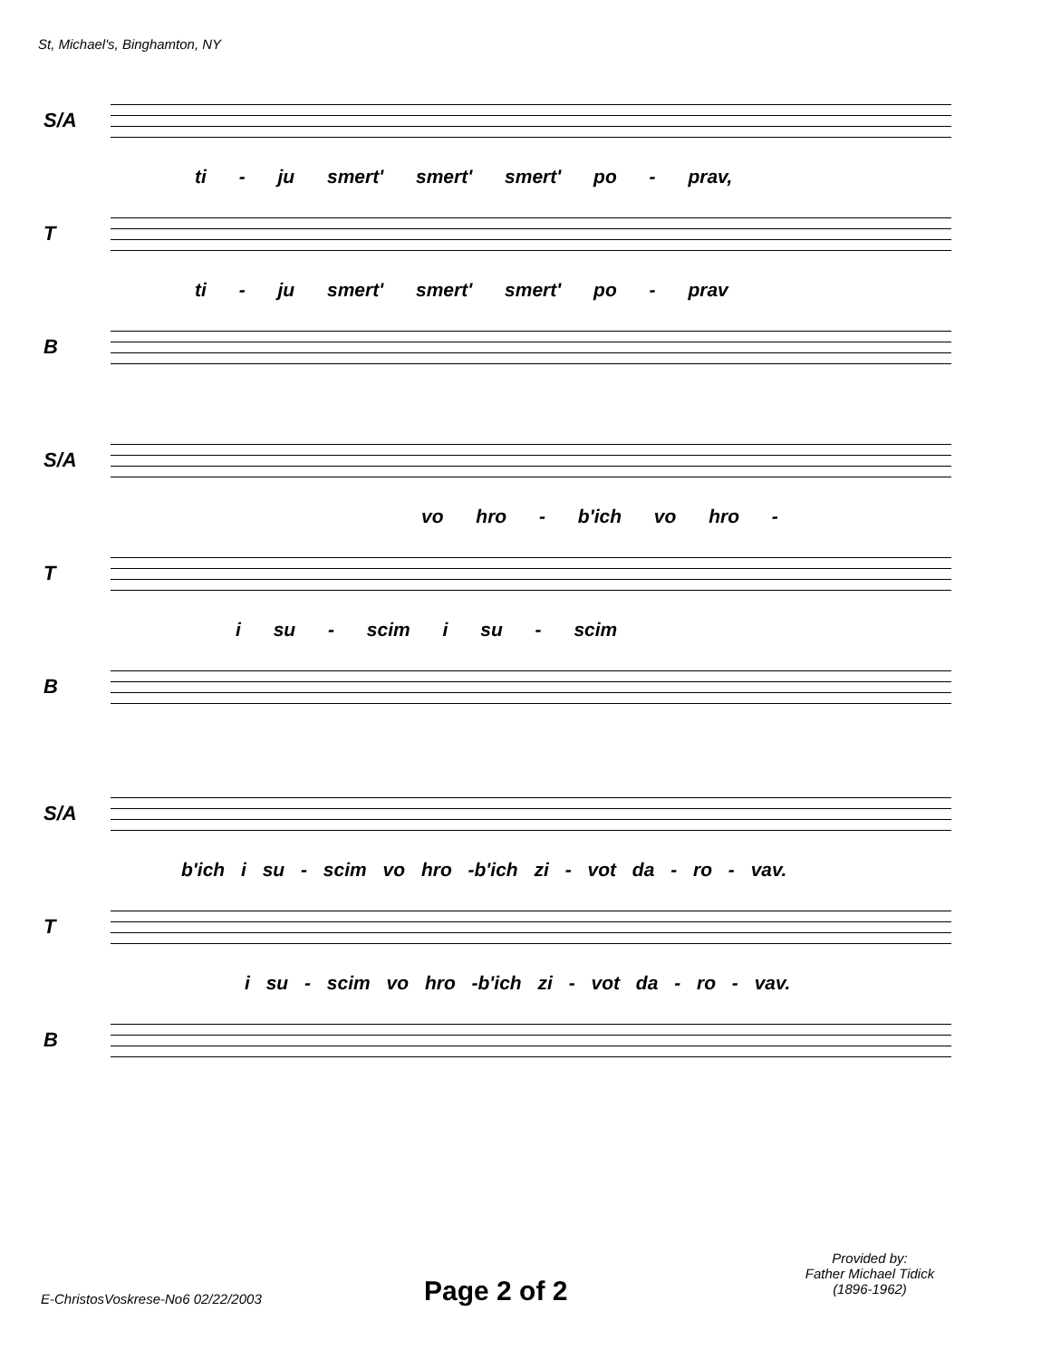St, Michael's, Binghamton, NY
S/A
ti - ju smert' smert' smert' po - prav,
T
ti - ju smert' smert' smert' po - prav
B
S/A
vo hro - b'ich vo hro -
T
i su - scim i su - scim
B
S/A
b'ich i su - scim vo hro -b'ich zi - vot da - ro - vav.
T
i su - scim vo hro -b'ich zi - vot da - ro - vav.
B
E-ChristosVoskrese-No6 02/22/2003
Page 2 of 2
Provided by:
Father Michael Tidick
(1896-1962)